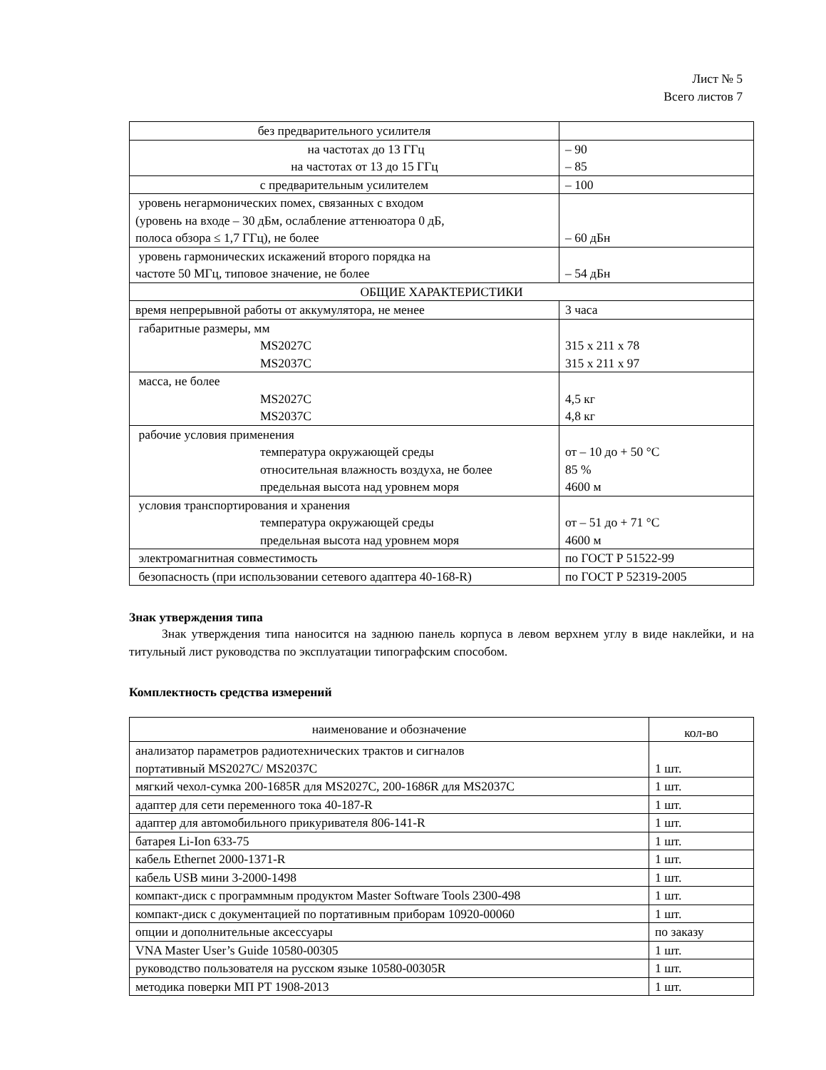Лист № 5
Всего листов 7
| без предварительного усилителя | |
| на частотах до 13 ГГц на частотах от 13 до 15 ГГц | – 90 – 85 |
| с предварительным усилителем | – 100 |
| уровень негармонических помех, связанных с входом (уровень на входе – 30 дБм, ослабление аттенюатора 0 дБ, полоса обзора ≤ 1,7 ГГц), не более | – 60 дБн |
| уровень гармонических искажений второго порядка на частоте 50 МГц, типовое значение, не более | – 54 дБн |
| ОБЩИЕ ХАРАКТЕРИСТИКИ | |
| время непрерывной работы от аккумулятора, не менее | 3 часа |
| габаритные размеры, мм MS2027C MS2037C | 315 x 211 x 78 315 x 211 x 97 |
| масса, не более MS2027C MS2037C | 4,5 кг 4,8 кг |
| рабочие условия применения температура окружающей среды относительная влажность воздуха, не более предельная высота над уровнем моря | от – 10 до + 50 °С 85 % 4600 м |
| условия транспортирования и хранения температура окружающей среды предельная высота над уровнем моря | от – 51 до + 71 °С 4600 м |
| электромагнитная совместимость | по ГОСТ Р 51522-99 |
| безопасность (при использовании сетевого адаптера 40-168-R) | по ГОСТ Р 52319-2005 |
Знак утверждения типа
Знак утверждения типа наносится на заднюю панель корпуса в левом верхнем углу в виде наклейки, и на титульный лист руководства по эксплуатации типографским способом.
Комплектность средства измерений
| наименование и обозначение | кол-во |
| --- | --- |
| анализатор параметров радиотехнических трактов и сигналов портативный MS2027C/ MS2037C | 1 шт. |
| мягкий чехол-сумка 200-1685R для MS2027C, 200-1686R для MS2037C | 1 шт. |
| адаптер для сети переменного тока 40-187-R | 1 шт. |
| адаптер для автомобильного прикуривателя 806-141-R | 1 шт. |
| батарея Li-Ion 633-75 | 1 шт. |
| кабель Ethernet 2000-1371-R | 1 шт. |
| кабель USB мини 3-2000-1498 | 1 шт. |
| компакт-диск с программным продуктом Master Software Tools 2300-498 | 1 шт. |
| компакт-диск с документацией по портативным приборам 10920-00060 | 1 шт. |
| опции и дополнительные аксессуары | по заказу |
| VNA Master User’s Guide 10580-00305 | 1 шт. |
| руководство пользователя на русском языке 10580-00305R | 1 шт. |
| методика поверки МП РТ 1908-2013 | 1 шт. |